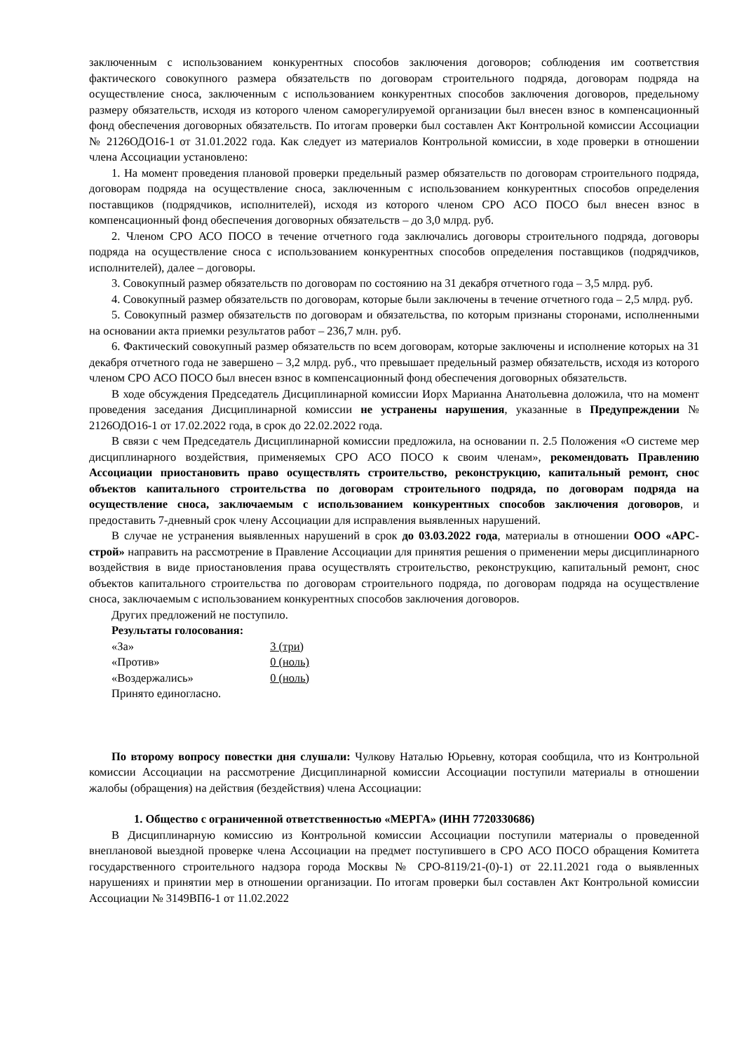заключенным с использованием конкурентных способов заключения договоров; соблюдения им соответствия фактического совокупного размера обязательств по договорам строительного подряда, договорам подряда на осуществление сноса, заключенным с использованием конкурентных способов заключения договоров, предельному размеру обязательств, исходя из которого членом саморегулируемой организации был внесен взнос в компенсационный фонд обеспечения договорных обязательств. По итогам проверки был составлен Акт Контрольной комиссии Ассоциации № 2126ОДО16-1 от 31.01.2022 года. Как следует из материалов Контрольной комиссии, в ходе проверки в отношении члена Ассоциации установлено:
1. На момент проведения плановой проверки предельный размер обязательств по договорам строительного подряда, договорам подряда на осуществление сноса, заключенным с использованием конкурентных способов определения поставщиков (подрядчиков, исполнителей), исходя из которого членом СРО АСО ПОСО был внесен взнос в компенсационный фонд обеспечения договорных обязательств – до 3,0 млрд. руб.
2. Членом СРО АСО ПОСО в течение отчетного года заключались договоры строительного подряда, договоры подряда на осуществление сноса с использованием конкурентных способов определения поставщиков (подрядчиков, исполнителей), далее – договоры.
3. Совокупный размер обязательств по договорам по состоянию на 31 декабря отчетного года – 3,5 млрд. руб.
4. Совокупный размер обязательств по договорам, которые были заключены в течение отчетного года – 2,5 млрд. руб.
5. Совокупный размер обязательств по договорам и обязательства, по которым признаны сторонами, исполненными на основании акта приемки результатов работ – 236,7 млн. руб.
6. Фактический совокупный размер обязательств по всем договорам, которые заключены и исполнение которых на 31 декабря отчетного года не завершено – 3,2 млрд. руб., что превышает предельный размер обязательств, исходя из которого членом СРО АСО ПОСО был внесен взнос в компенсационный фонд обеспечения договорных обязательств.
В ходе обсуждения Председатель Дисциплинарной комиссии Иорх Марианна Анатольевна доложила, что на момент проведения заседания Дисциплинарной комиссии не устранены нарушения, указанные в Предупреждении № 2126ОДО16-1 от 17.02.2022 года, в срок до 22.02.2022 года.
В связи с чем Председатель Дисциплинарной комиссии предложила, на основании п. 2.5 Положения «О системе мер дисциплинарного воздействия, применяемых СРО АСО ПОСО к своим членам», рекомендовать Правлению Ассоциации приостановить право осуществлять строительство, реконструкцию, капитальный ремонт, снос объектов капитального строительства по договорам строительного подряда, по договорам подряда на осуществление сноса, заключаемым с использованием конкурентных способов заключения договоров, и предоставить 7-дневный срок члену Ассоциации для исправления выявленных нарушений.
В случае не устранения выявленных нарушений в срок до 03.03.2022 года, материалы в отношении ООО «АРС-строй» направить на рассмотрение в Правление Ассоциации для принятия решения о применении меры дисциплинарного воздействия в виде приостановления права осуществлять строительство, реконструкцию, капитальный ремонт, снос объектов капитального строительства по договорам строительного подряда, по договорам подряда на осуществление сноса, заключаемым с использованием конкурентных способов заключения договоров.
Других предложений не поступило.
Результаты голосования:
«За» 3 (три)
«Против» 0 (ноль)
«Воздержались» 0 (ноль)
Принято единогласно.
По второму вопросу повестки дня слушали: Чулкову Наталью Юрьевну, которая сообщила, что из Контрольной комиссии Ассоциации на рассмотрение Дисциплинарной комиссии Ассоциации поступили материалы в отношении жалобы (обращения) на действия (бездействия) члена Ассоциации:
1. Общество с ограниченной ответственностью «МЕРГА» (ИНН 7720330686)
В Дисциплинарную комиссию из Контрольной комиссии Ассоциации поступили материалы о проведенной внеплановой выездной проверке члена Ассоциации на предмет поступившего в СРО АСО ПОСО обращения Комитета государственного строительного надзора города Москвы № СРО-8119/21-(0)-1) от 22.11.2021 года о выявленных нарушениях и принятии мер в отношении организации. По итогам проверки был составлен Акт Контрольной комиссии Ассоциации № 3149ВП6-1 от 11.02.2022